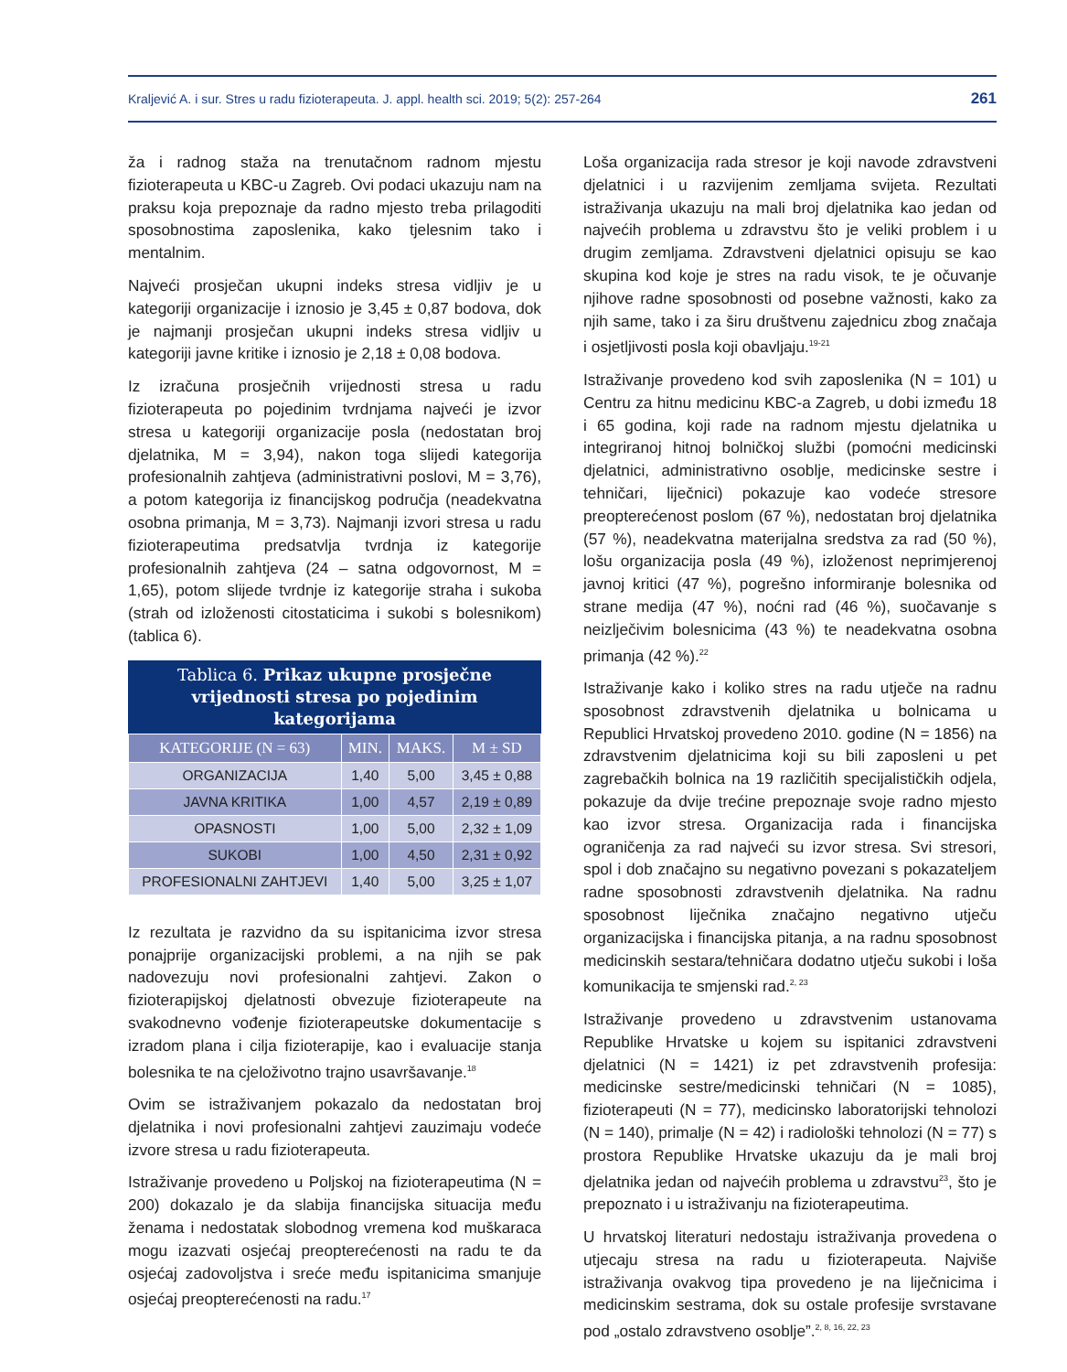Kraljević A. i sur. Stres u radu fizioterapeuta. J. appl. health sci. 2019; 5(2): 257-264 261
ža i radnog staža na trenutačnom radnom mjestu fizioterapeuta u KBC-u Zagreb. Ovi podaci ukazuju nam na praksu koja prepoznaje da radno mjesto treba prilagoditi sposobnostima zaposlenika, kako tjelesnim tako i mentalnim.
Najveći prosječan ukupni indeks stresa vidljiv je u kategoriji organizacije i iznosio je 3,45 ± 0,87 bodova, dok je najmanji prosječan ukupni indeks stresa vidljiv u kategoriji javne kritike i iznosio je 2,18 ± 0,08 bodova.
Iz izračuna prosječnih vrijednosti stresa u radu fizioterapeuta po pojedinim tvrdnjama najveći je izvor stresa u kategoriji organizacije posla (nedostatan broj djelatnika, M = 3,94), nakon toga slijedi kategorija profesionalnih zahtjeva (administrativni poslovi, M = 3,76), a potom kategorija iz financijskog područja (neadekvatna osobna primanja, M = 3,73). Najmanji izvori stresa u radu fizioterapeutima predsatvlja tvrdnja iz kategorije profesionalnih zahtjeva (24 – satna odgovornost, M = 1,65), potom slijede tvrdnje iz kategorije straha i sukoba (strah od izloženosti citostaticima i sukobi s bolesnikom) (tablica 6).
Tablica 6. Prikaz ukupne prosječne vrijednosti stresa po pojedinim kategorijama
| KATEGORIJE (N = 63) | MIN. | MAKS. | M ± SD |
| --- | --- | --- | --- |
| ORGANIZACIJA | 1,40 | 5,00 | 3,45 ± 0,88 |
| JAVNA KRITIKA | 1,00 | 4,57 | 2,19 ± 0,89 |
| OPASNOSTI | 1,00 | 5,00 | 2,32 ± 1,09 |
| SUKOBI | 1,00 | 4,50 | 2,31 ± 0,92 |
| PROFESIONALNI ZAHTJEVI | 1,40 | 5,00 | 3,25 ± 1,07 |
Iz rezultata je razvidno da su ispitanicima izvor stresa ponajprije organizacijski problemi, a na njih se pak nadovezuju novi profesionalni zahtjevi. Zakon o fizioterapijskoj djelatnosti obvezuje fizioterapeute na svakodnevno vođenje fizioterapeutske dokumentacije s izradom plana i cilja fizioterapije, kao i evaluacije stanja bolesnika te na cjeloživotno trajno usavršavanje.<sup>18</sup>
Ovim se istraživanjem pokazalo da nedostatan broj djelatnika i novi profesionalni zahtjevi zauzimaju vodeće izvore stresa u radu fizioterapeuta.
Istraživanje provedeno u Poljskoj na fizioterapeutima (N = 200) dokazalo je da slabija financijska situacija među ženama i nedostatak slobodnog vremena kod muškaraca mogu izazvati osjećaj preopterećenosti na radu te da osjećaj zadovoljstva i sreće među ispitanicima smanjuje osjećaj preopterećenosti na radu.<sup>17</sup>
Loša organizacija rada stresor je koji navode zdravstveni djelatnici i u razvijenim zemljama svijeta. Rezultati istraživanja ukazuju na mali broj djelatnika kao jedan od najvećih problema u zdravstvu što je veliki problem i u drugim zemljama. Zdravstveni djelatnici opisuju se kao skupina kod koje je stres na radu visok, te je očuvanje njihove radne sposobnosti od posebne važnosti, kako za njih same, tako i za širu društvenu zajednicu zbog značaja i osjetljivosti posla koji obavljaju.<sup>19-21</sup>
Istraživanje provedeno kod svih zaposlenika (N = 101) u Centru za hitnu medicinu KBC-a Zagreb, u dobi između 18 i 65 godina, koji rade na radnom mjestu djelatnika u integriranoj hitnoj bolničkoj službi (pomoćni medicinski djelatnici, administrativno osoblje, medicinske sestre i tehničari, liječnici) pokazuje kao vodeće stresore preopterećenost poslom (67 %), nedostatan broj djelatnika (57 %), neadekvatna materijalna sredstva za rad (50 %), lošu organizacija posla (49 %), izloženost neprimjerenoj javnoj kritici (47 %), pogrešno informiranje bolesnika od strane medija (47 %), noćni rad (46 %), suočavanje s neizlječivim bolesnicima (43 %) te neadekvatna osobna primanja (42 %).<sup>22</sup>
Istraživanje kako i koliko stres na radu utječe na radnu sposobnost zdravstvenih djelatnika u bolnicama u Republici Hrvatskoj provedeno 2010. godine (N = 1856) na zdravstvenim djelatnicima koji su bili zaposleni u pet zagrebačkih bolnica na 19 različitih specijalističkih odjela, pokazuje da dvije trećine prepoznaje svoje radno mjesto kao izvor stresa. Organizacija rada i financijska ograničenja za rad najveći su izvor stresa. Svi stresori, spol i dob značajno su negativno povezani s pokazateljem radne sposobnosti zdravstvenih djelatnika. Na radnu sposobnost liječnika značajno negativno utječu organizacijska i financijska pitanja, a na radnu sposobnost medicinskih sestara/tehničara dodatno utječu sukobi i loša komunikacija te smjenski rad.<sup>2, 23</sup>
Istraživanje provedeno u zdravstvenim ustanovama Republike Hrvatske u kojem su ispitanici zdravstveni djelatnici (N = 1421) iz pet zdravstvenih profesija: medicinske sestre/medicinski tehničari (N = 1085), fizioterapeuti (N = 77), medicinsko laboratorijski tehnolozi (N = 140), primalje (N = 42) i radiološki tehnolozi (N = 77) s prostora Republike Hrvatske ukazuju da je mali broj djelatnika jedan od najvećih problema u zdravstvu<sup>23</sup>, što je prepoznato i u istraživanju na fizioterapeutima.
U hrvatskoj literaturi nedostaju istraživanja provedena o utjecaju stresa na radu u fizioterapeuta. Najviše istraživanja ovakvog tipa provedeno je na liječnicima i medicinskim sestrama, dok su ostale profesije svrstavane pod „ostalo zdravstveno osoblje”.<sup>2, 8, 16, 22, 23</sup>